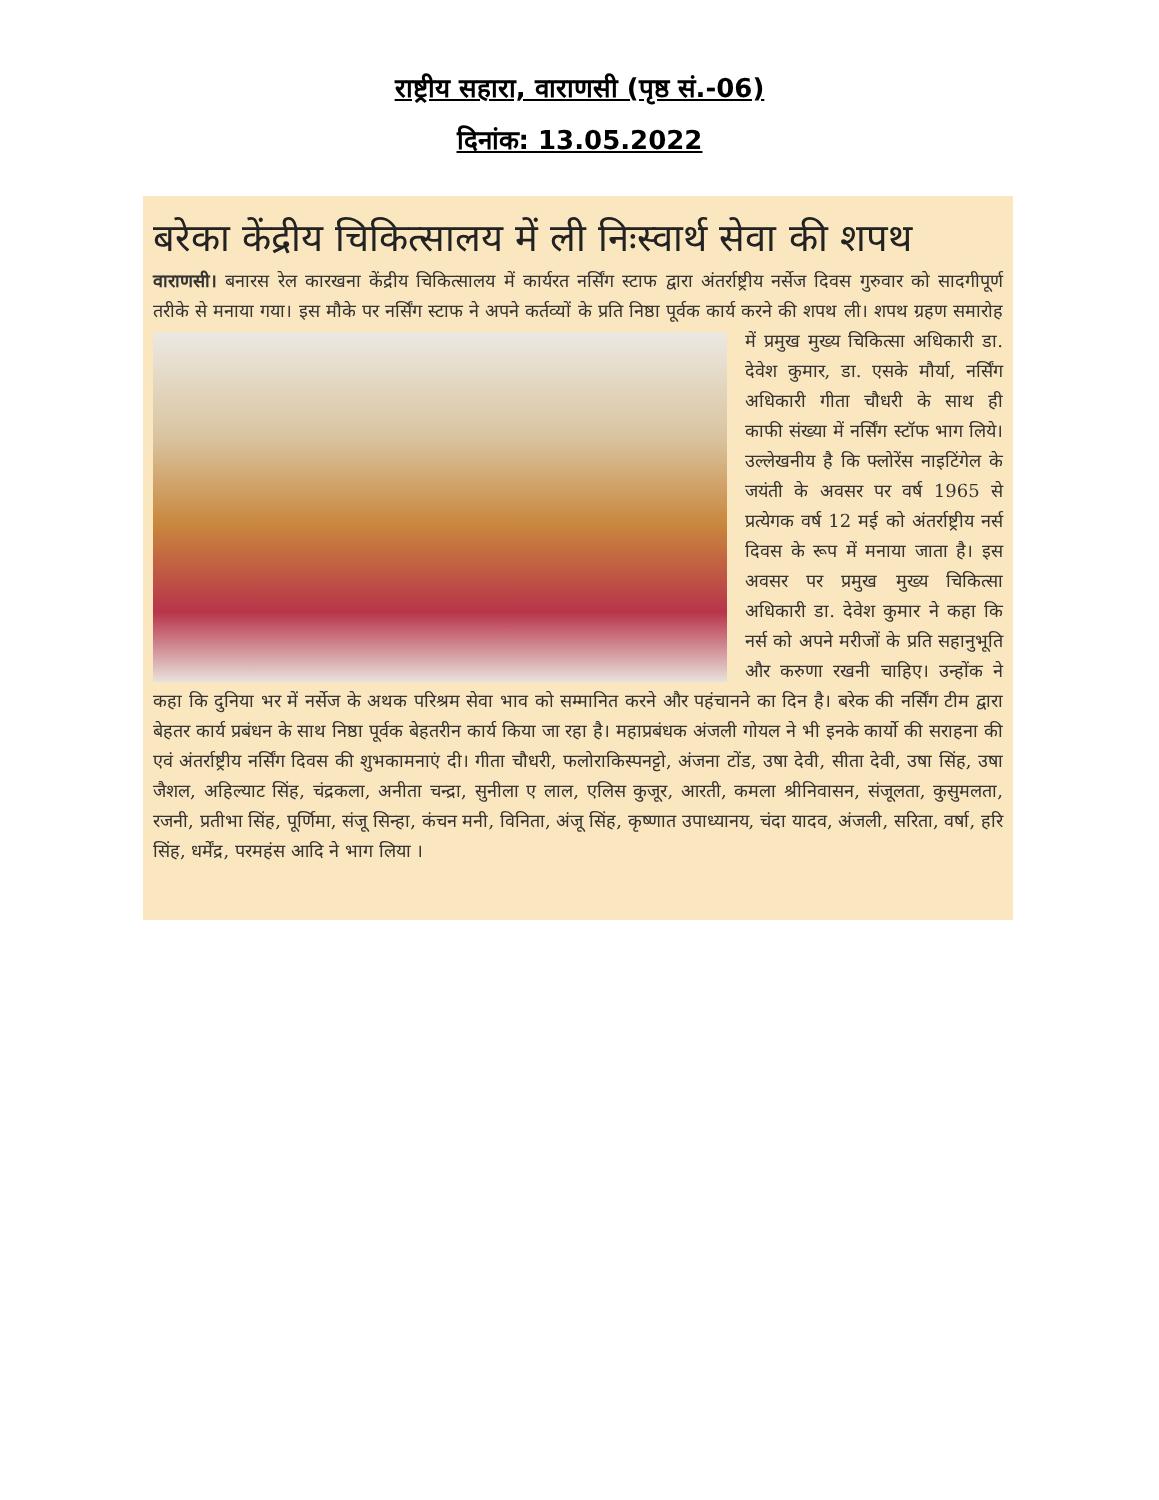राष्ट्रीय सहारा, वाराणसी (पृष्ठ सं.-06)
दिनांक: 13.05.2022
बरेका केंद्रीय चिकित्सालय में ली निःस्वार्थ सेवा की शपथ
वाराणसी। बनारस रेल कारखना केंद्रीय चिकित्सालय में कार्यरत नर्सिंग स्टाफ द्वारा अंतर्राष्ट्रीय नर्सेज दिवस गुरुवार को सादगीपूर्ण तरीके से मनाया गया। इस मौके पर नर्सिंग स्टाफ ने अपने कर्तव्यों के प्रति निष्ठा पूर्वक कार्य करने की शपथ ली। शपथ ग्रहण समारोह में प्रमुख मुख्य चिकित्सा अधिकारी डा. देवेश कुमार, डा. एसके मौर्या, नर्सिंग अधिकारी गीता चौधरी के साथ ही काफी संख्या में नर्सिंग स्टॉफ भाग लिये। उल्लेखनीय है कि फ्लोरेंस नाइटिंगेल के जयंती के अवसर पर वर्ष 1965 से प्रत्येगक वर्ष 12 मई को अंतर्राष्ट्रीय नर्स दिवस के रूप में मनाया जाता है। इस अवसर पर प्रमुख मुख्य चिकित्सा अधिकारी डा. देवेश कुमार ने कहा कि नर्स को अपने मरीजों के प्रति सहानुभूति और करुणा रखनी चाहिए। उन्होंक ने कहा कि दुनिया भर में नर्सेज के अथक परिश्रम सेवा भाव को सम्मानित करने और पहंचानने का दिन है। बरेक की नर्सिंग टीम द्वारा बेहतर कार्य प्रबंधन के साथ निष्ठा पूर्वक बेहतरीन कार्य किया जा रहा है। महाप्रबंधक अंजली गोयल ने भी इनके कार्यो की सराहना की एवं अंतर्राष्ट्रीय नर्सिंग दिवस की शुभकामनाएं दी। गीता चौधरी, फलोराकिस्पनट्टो, अंजना टोंड, उषा देवी, सीता देवी, उषा सिंह, उषा जैशल, अहिल्याट सिंह, चंद्रकला, अनीता चन्द्रा, सुनीला ए लाल, एलिस कुजूर, आरती, कमला श्रीनिवासन, संजूलता, कुसुमलता, रजनी, प्रतीभा सिंह, पूर्णिमा, संजू सिन्हा, कंचन मनी, विनिता, अंजू सिंह, कृष्णात उपाध्यानय, चंदा यादव, अंजली, सरिता, वर्षा, हरि सिंह, धर्मेंद्र, परमहंस आदि ने भाग लिया ।